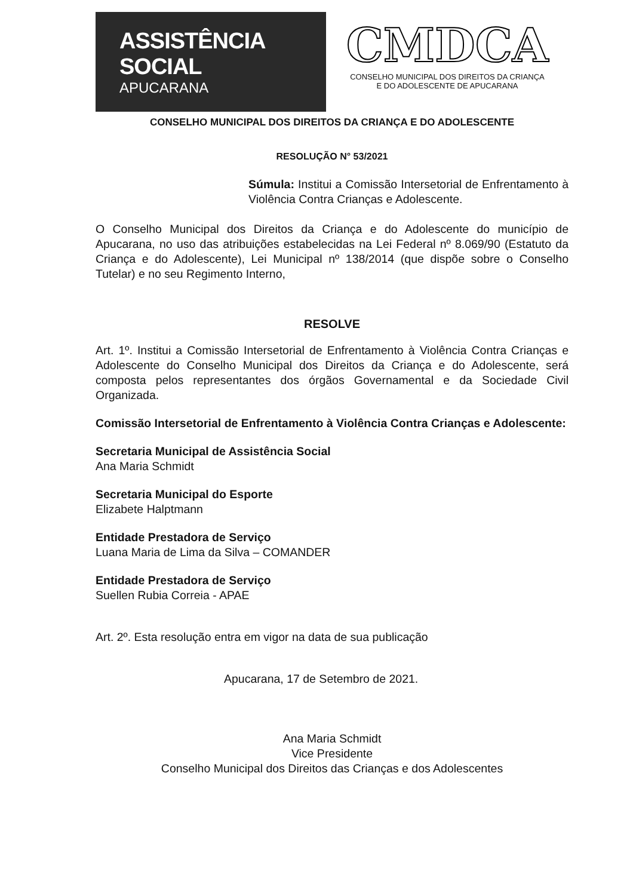ASSISTÊNCIA SOCIAL
APUCARANA
CMDCA
CONSELHO MUNICIPAL DOS DIREITOS DA CRIANÇA
E DO ADOLESCENTE DE APUCARANA
CONSELHO MUNICIPAL DOS DIREITOS DA CRIANÇA E DO ADOLESCENTE
RESOLUÇÃO N° 53/2021
Súmula: Institui a Comissão Intersetorial de Enfrentamento à Violência Contra Crianças e Adolescente.
O Conselho Municipal dos Direitos da Criança e do Adolescente do município de Apucarana, no uso das atribuições estabelecidas na Lei Federal nº 8.069/90 (Estatuto da Criança e do Adolescente), Lei Municipal nº 138/2014 (que dispõe sobre o Conselho Tutelar) e no seu Regimento Interno,
RESOLVE
Art. 1º. Institui a Comissão Intersetorial de Enfrentamento à Violência Contra Crianças e Adolescente do Conselho Municipal dos Direitos da Criança e do Adolescente, será composta pelos representantes dos órgãos Governamental e da Sociedade Civil Organizada.
Comissão Intersetorial de Enfrentamento à Violência Contra Crianças e Adolescente:
Secretaria Municipal de Assistência Social
Ana Maria Schmidt
Secretaria Municipal do Esporte
Elizabete Halptmann
Entidade Prestadora de Serviço
Luana Maria de Lima da Silva – COMANDER
Entidade Prestadora de Serviço
Suellen Rubia Correia - APAE
Art. 2º. Esta resolução entra em vigor na data de sua publicação
Apucarana, 17 de Setembro de 2021.
Ana Maria Schmidt
Vice Presidente
Conselho Municipal dos Direitos das Crianças e dos Adolescentes